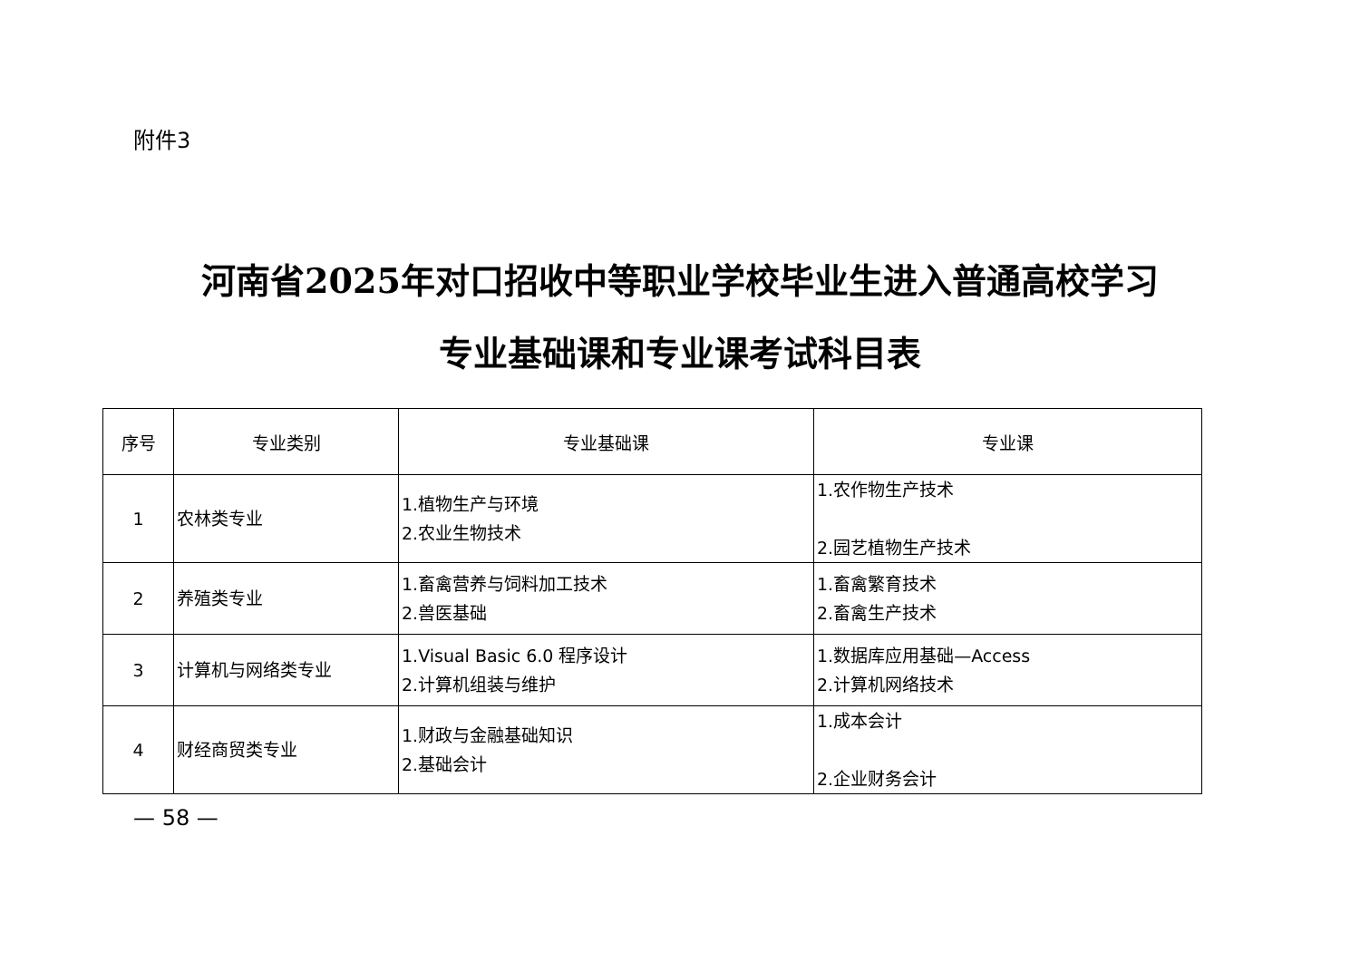附件3
河南省2025年对口招收中等职业学校毕业生进入普通高校学习
专业基础课和专业课考试科目表
| 序号 | 专业类别 | 专业基础课 | 专业课 |
| --- | --- | --- | --- |
| 1 | 农林类专业 | 1.植物生产与环境 2.农业生物技术 | 1.农作物生产技术 2.园艺植物生产技术 |
| 2 | 养殖类专业 | 1.畜禽营养与饲料加工技术 2.兽医基础 | 1.畜禽繁育技术 2.畜禽生产技术 |
| 3 | 计算机与网络类专业 | 1.Visual Basic 6.0 程序设计 2.计算机组装与维护 | 1.数据库应用基础—Access 2.计算机网络技术 |
| 4 | 财经商贸类专业 | 1.财政与金融基础知识 2.基础会计 | 1.成本会计 2.企业财务会计 |
— 58 —